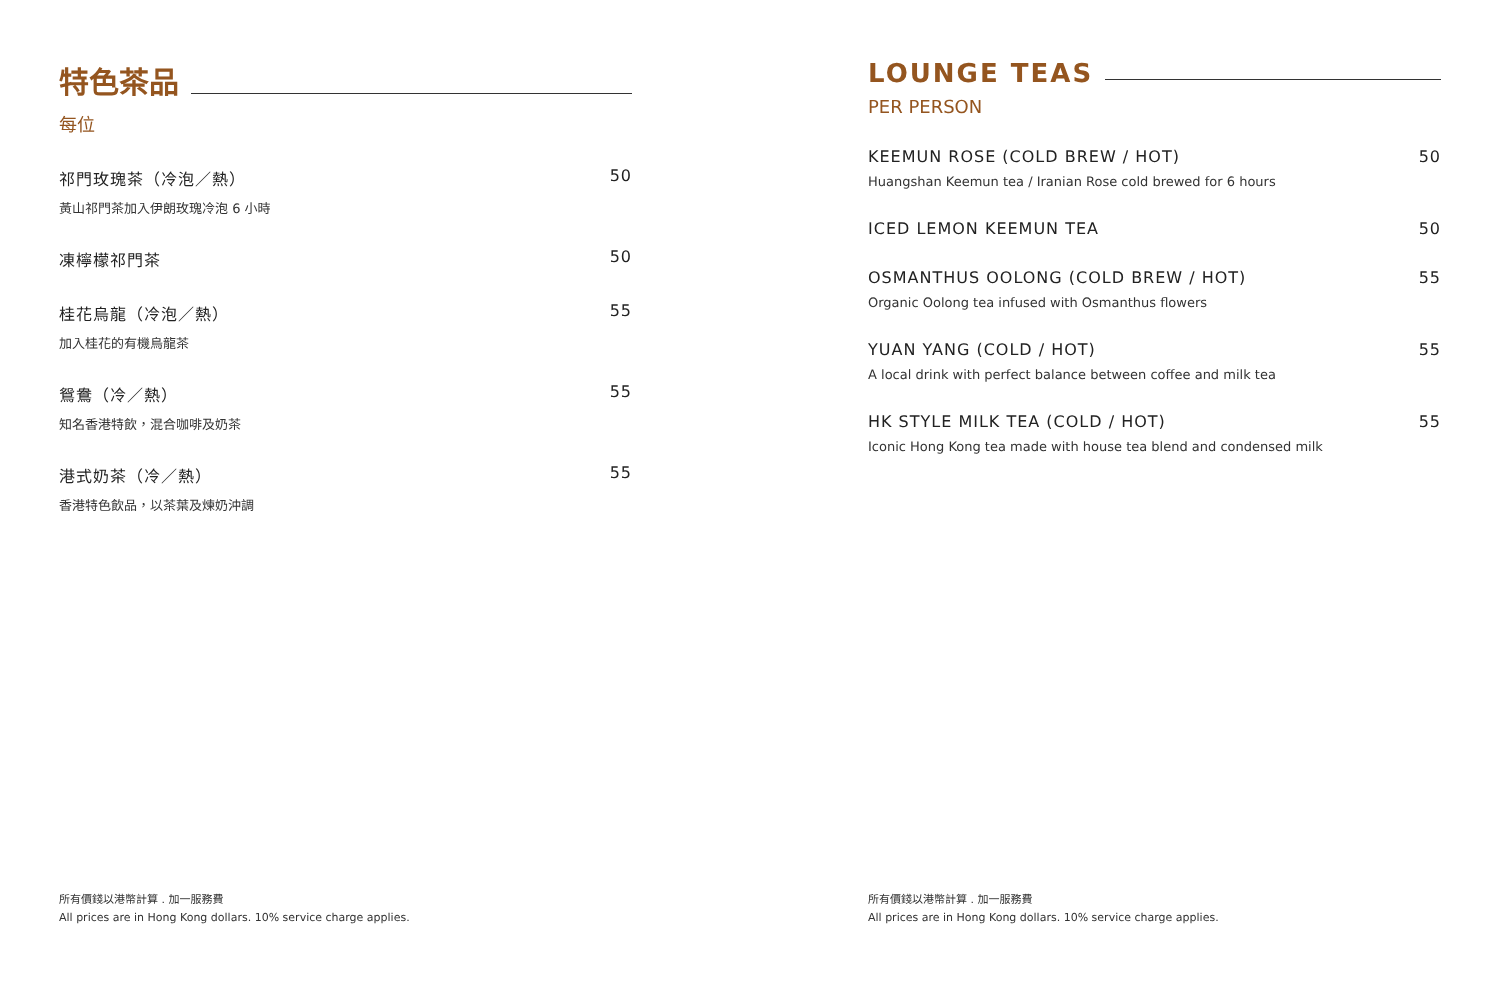特色茶品
每位
祁門玫瑰茶（冷泡／熱） 50
黃山祁門茶加入伊朗玫瑰冷泡 6 小時
凍檸檬祁門茶 50
桂花烏龍（冷泡／熱） 55
加入桂花的有機烏龍茶
鴛鴦（冷／熱） 55
知名香港特飲，混合咖啡及奶茶
港式奶茶（冷／熱） 55
香港特色飲品，以茶葉及煉奶沖調
所有價錢以港幣計算 . 加一服務費
All prices are in Hong Kong dollars. 10% service charge applies.
LOUNGE TEAS
PER PERSON
KEEMUN ROSE (COLD BREW / HOT) 50
Huangshan Keemun tea / Iranian Rose cold brewed for 6 hours
ICED LEMON KEEMUN TEA 50
OSMANTHUS OOLONG (COLD BREW / HOT) 55
Organic Oolong tea infused with Osmanthus flowers
YUAN YANG (COLD / HOT) 55
A local drink with perfect balance between coffee and milk tea
HK STYLE MILK TEA (COLD / HOT) 55
Iconic Hong Kong tea made with house tea blend and condensed milk
所有價錢以港幣計算 . 加一服務費
All prices are in Hong Kong dollars. 10% service charge applies.